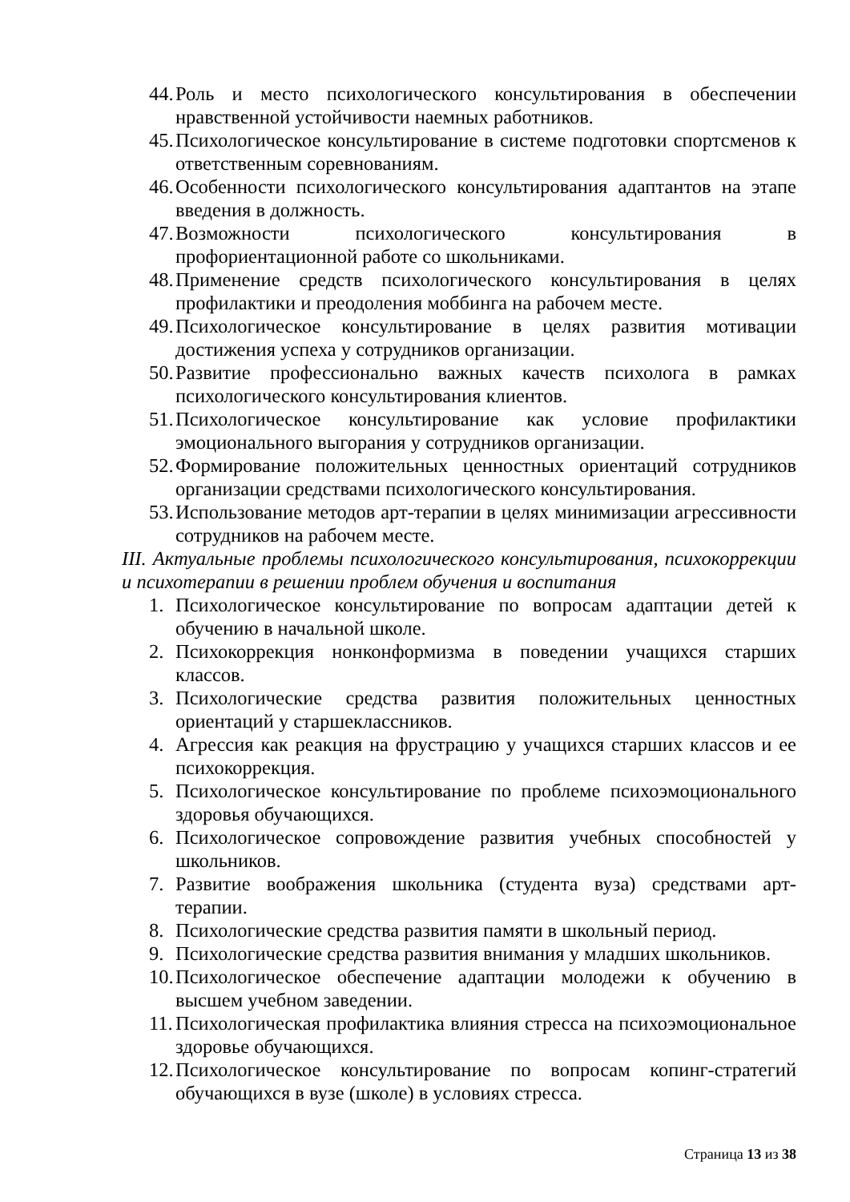44. Роль и место психологического консультирования в обеспечении нравственной устойчивости наемных работников.
45. Психологическое консультирование в системе подготовки спортсменов к ответственным соревнованиям.
46. Особенности психологического консультирования адаптантов на этапе введения в должность.
47. Возможности психологического консультирования в профориентационной работе со школьниками.
48. Применение средств психологического консультирования в целях профилактики и преодоления моббинга на рабочем месте.
49. Психологическое консультирование в целях развития мотивации достижения успеха у сотрудников организации.
50. Развитие профессионально важных качеств психолога в рамках психологического консультирования клиентов.
51. Психологическое консультирование как условие профилактики эмоционального выгорания у сотрудников организации.
52. Формирование положительных ценностных ориентаций сотрудников организации средствами психологического консультирования.
53. Использование методов арт-терапии в целях минимизации агрессивности сотрудников на рабочем месте.
III. Актуальные проблемы психологического консультирования, психокоррекции и психотерапии в решении проблем обучения и воспитания
1. Психологическое консультирование по вопросам адаптации детей к обучению в начальной школе.
2. Психокоррекция нонконформизма в поведении учащихся старших классов.
3. Психологические средства развития положительных ценностных ориентаций у старшеклассников.
4. Агрессия как реакция на фрустрацию у учащихся старших классов и ее психокоррекция.
5. Психологическое консультирование по проблеме психоэмоционального здоровья обучающихся.
6. Психологическое сопровождение развития учебных способностей у школьников.
7. Развитие воображения школьника (студента вуза) средствами арт-терапии.
8. Психологические средства развития памяти в школьный период.
9. Психологические средства развития внимания у младших школьников.
10. Психологическое обеспечение адаптации молодежи к обучению в высшем учебном заведении.
11. Психологическая профилактика влияния стресса на психоэмоциональное здоровье обучающихся.
12. Психологическое консультирование по вопросам копинг-стратегий обучающихся в вузе (школе) в условиях стресса.
Страница 13 из 38